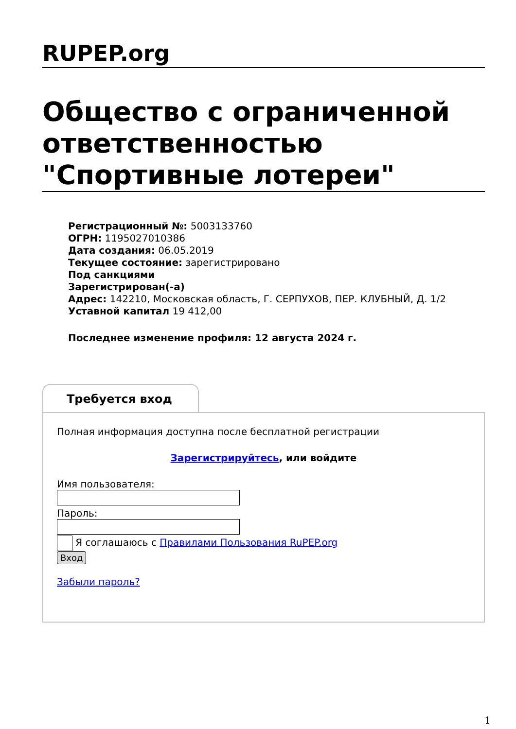RUPEP.org
Общество с ограниченной ответственностью "Спортивные лотереи"
Регистрационный №: 5003133760
ОГРН: 1195027010386
Дата создания: 06.05.2019
Текущее состояние: зарегистрировано
Под санкциями
Зарегистрирован(-а)
Адрес: 142210, Московская область, Г. СЕРПУХОВ, ПЕР. КЛУБНЫЙ, Д. 1/2
Уставной капитал 19 412,00
Последнее изменение профиля: 12 августа 2024 г.
Требуется вход
Полная информация доступна после бесплатной регистрации
Зарегистрируйтесь, или войдите
Имя пользователя:
Пароль:
Я соглашаюсь с Правилами Пользования RuPEP.org
Вход
Забыли пароль?
1